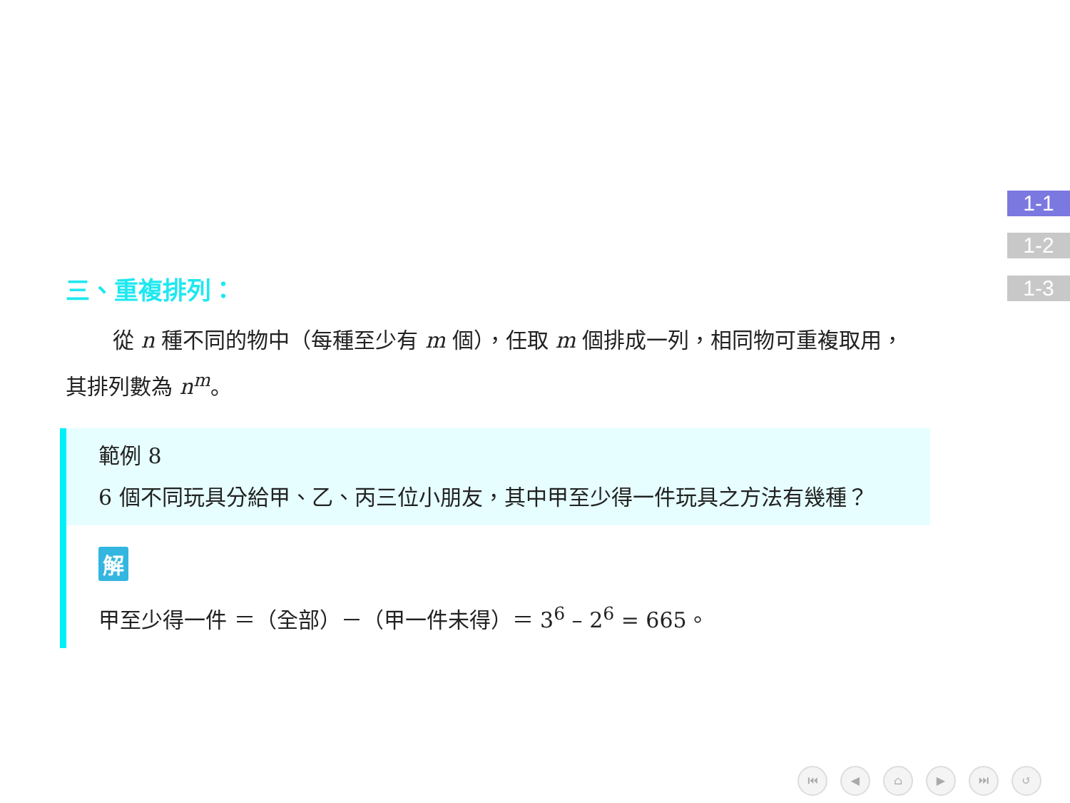1-1
1-2
1-3
三、重複排列：
從 n 種不同的物中（每種至少有 m 個），任取 m 個排成一列，相同物可重複取用，其排列數為 n<sup>m</sup>。
範例 8
6 個不同玩具分給甲、乙、丙三位小朋友，其中甲至少得一件玩具之方法有幾種？
解
甲至少得一件 ＝（全部）－（甲一件未得）＝ 3<sup>6</sup> – 2<sup>6</sup> = 665。
⏮ ◀ ⌂ ▶ ⏭ ↺